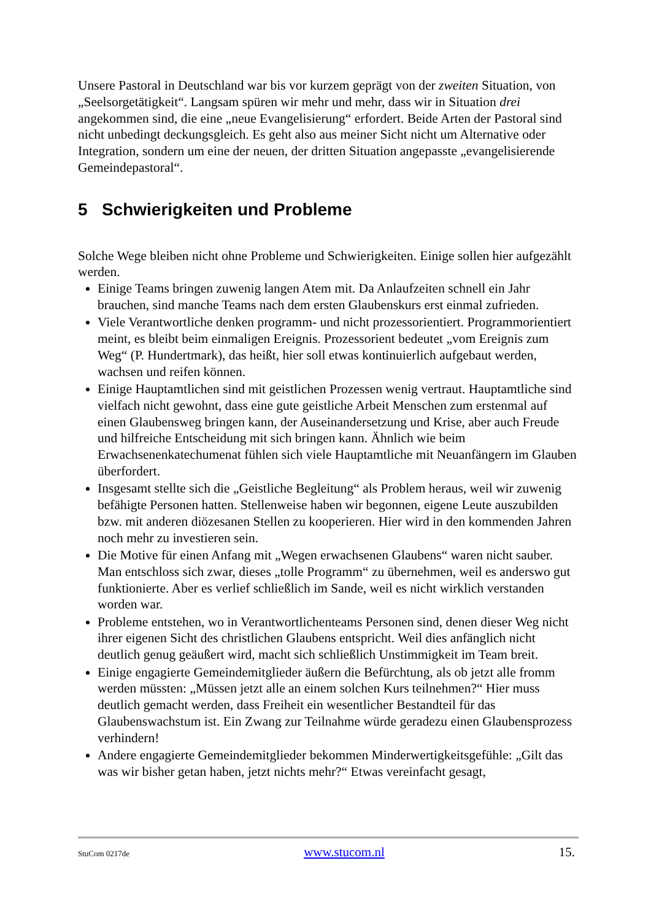Unsere Pastoral in Deutschland war bis vor kurzem geprägt von der zweiten Situation, von „Seelsorgetätigkeit“. Langsam spüren wir mehr und mehr, dass wir in Situation drei angekommen sind, die eine „neue Evangelisierung“ erfordert. Beide Arten der Pastoral sind nicht unbedingt deckungsgleich. Es geht also aus meiner Sicht nicht um Alternative oder Integration, sondern um eine der neuen, der dritten Situation angepasste „evangelisierende Gemeindepastoral“.
5 Schwierigkeiten und Probleme
Solche Wege bleiben nicht ohne Probleme und Schwierigkeiten. Einige sollen hier aufgezählt werden.
Einige Teams bringen zuwenig langen Atem mit. Da Anlaufzeiten schnell ein Jahr brauchen, sind manche Teams nach dem ersten Glaubenskurs erst einmal zufrieden.
Viele Verantwortliche denken programm- und nicht prozessorientiert. Programmorientiert meint, es bleibt beim einmaligen Ereignis. Prozessorient bedeutet „vom Ereignis zum Weg“ (P. Hundertmark), das heißt, hier soll etwas kontinuierlich aufgebaut werden, wachsen und reifen können.
Einige Hauptamtlichen sind mit geistlichen Prozessen wenig vertraut. Hauptamtliche sind vielfach nicht gewohnt, dass eine gute geistliche Arbeit Menschen zum erstenmal auf einen Glaubensweg bringen kann, der Auseinandersetzung und Krise, aber auch Freude und hilfreiche Entscheidung mit sich bringen kann. Ähnlich wie beim Erwachsenenkatechumenat fühlen sich viele Hauptamtliche mit Neuanfängern im Glauben überfordert.
Insgesamt stellte sich die „Geistliche Begleitung“ als Problem heraus, weil wir zuwenig befähigte Personen hatten. Stellenweise haben wir begonnen, eigene Leute auszubilden bzw. mit anderen diözesanen Stellen zu kooperieren. Hier wird in den kommenden Jahren noch mehr zu investieren sein.
Die Motive für einen Anfang mit „Wegen erwachsenen Glaubens“ waren nicht sauber. Man entschloss sich zwar, dieses „tolle Programm“ zu übernehmen, weil es anderswo gut funktionierte. Aber es verlief schließlich im Sande, weil es nicht wirklich verstanden worden war.
Probleme entstehen, wo in Verantwortlichenteams Personen sind, denen dieser Weg nicht ihrer eigenen Sicht des christlichen Glaubens entspricht. Weil dies anfänglich nicht deutlich genug geäußert wird, macht sich schließlich Unstimmigkeit im Team breit.
Einige engagierte Gemeindemitglieder äußern die Befürchtung, als ob jetzt alle fromm werden müssten: „Müssen jetzt alle an einem solchen Kurs teilnehmen?“ Hier muss deutlich gemacht werden, dass Freiheit ein wesentlicher Bestandteil für das Glaubenswachstum ist. Ein Zwang zur Teilnahme würde geradezu einen Glaubensprozess verhindern!
Andere engagierte Gemeindemitglieder bekommen Minderwertigkeitsgefühle: „Gilt das was wir bisher getan haben, jetzt nichts mehr?“ Etwas vereinfacht gesagt,
StuCom 0217de www.stucom.nl 15.